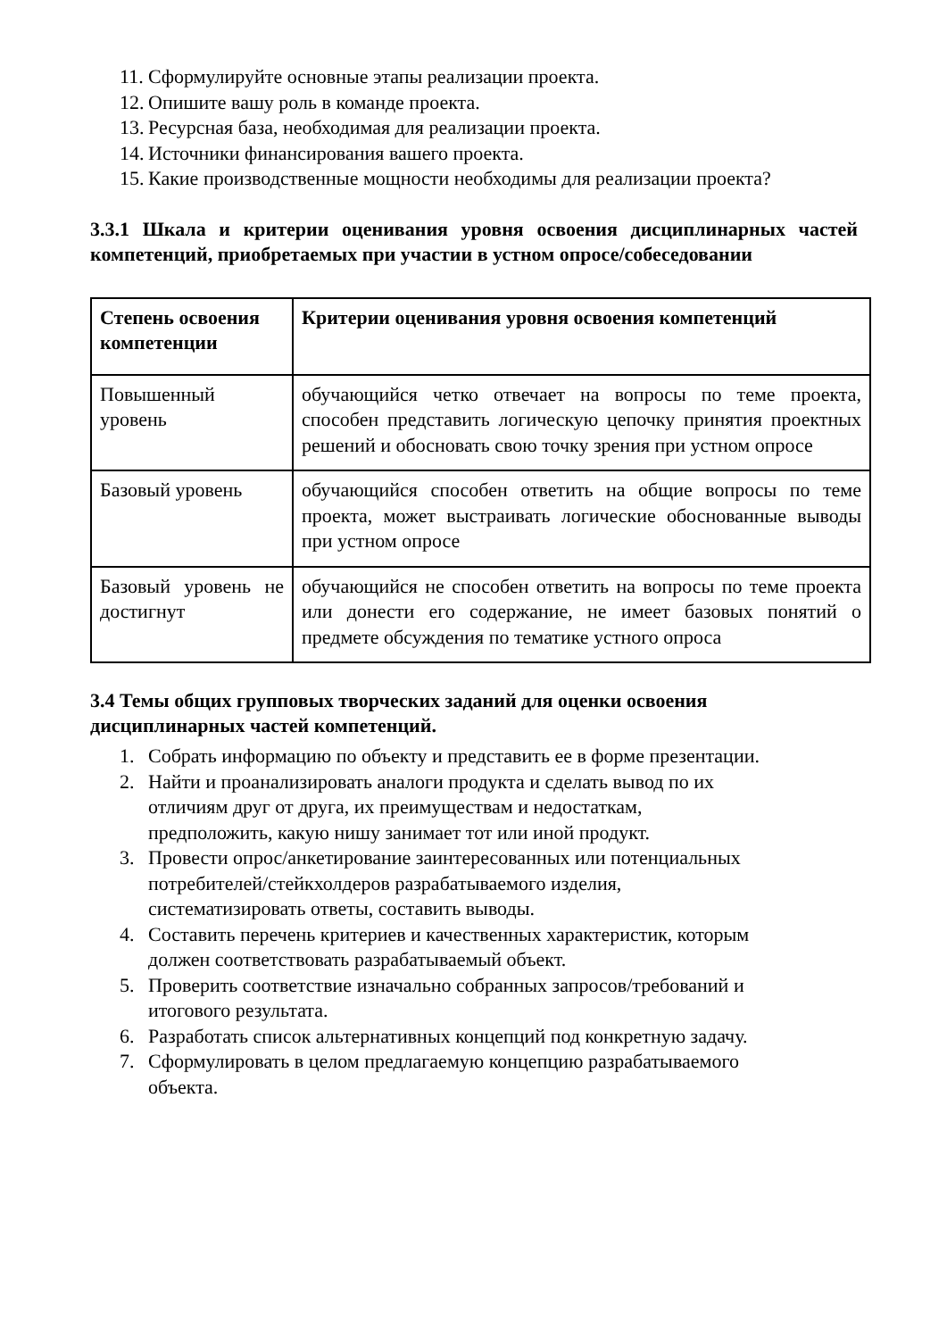11. Сформулируйте основные этапы реализации проекта.
12. Опишите вашу роль в команде проекта.
13. Ресурсная база, необходимая для реализации проекта.
14. Источники финансирования вашего проекта.
15. Какие производственные мощности необходимы для реализации проекта?
3.3.1 Шкала и критерии оценивания уровня освоения дисциплинарных частей компетенций, приобретаемых при участии в устном опросе/собеседовании
| Степень освоения компетенции | Критерии оценивания уровня освоения компетенций |
| --- | --- |
| Повышенный уровень | обучающийся четко отвечает на вопросы по теме проекта, способен представить логическую цепочку принятия проектных решений и обосновать свою точку зрения при устном опросе |
| Базовый уровень | обучающийся способен ответить на общие вопросы по теме проекта, может выстраивать логические обоснованные выводы при устном опросе |
| Базовый уровень не достигнут | обучающийся не способен ответить на вопросы по теме проекта или донести его содержание, не имеет базовых понятий о предмете обсуждения по тематике устного опроса |
3.4 Темы общих групповых творческих заданий для оценки освоения дисциплинарных частей компетенций.
1. Собрать информацию по объекту и представить ее в форме презентации.
2. Найти и проанализировать аналоги продукта и сделать вывод по их
отличиям друг от друга, их преимуществам и недостаткам,
предположить, какую нишу занимает тот или иной продукт.
3. Провести опрос/анкетирование заинтересованных или потенциальных
потребителей/стейкхолдеров разрабатываемого изделия,
систематизировать ответы, составить выводы.
4. Составить перечень критериев и качественных характеристик, которым
должен соответствовать разрабатываемый объект.
5. Проверить соответствие изначально собранных запросов/требований и
итогового результата.
6. Разработать список альтернативных концепций под конкретную задачу.
7. Сформулировать в целом предлагаемую концепцию разрабатываемого
объекта.